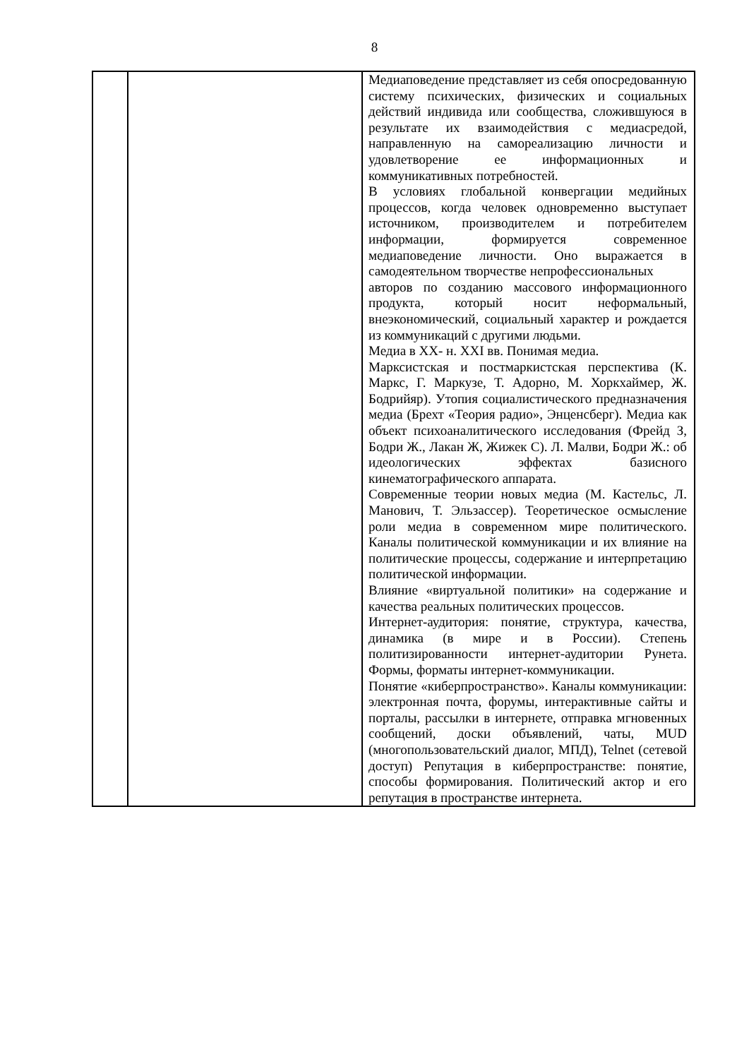8
| | | Медиаповедение представляет из себя опосредованную систему психических, физических и социальных действий индивида или сообщества, сложившуюся в результате их взаимодействия с медиасредой, направленную на самореализацию личности и удовлетворение ее информационных и коммуникативных потребностей. В условиях глобальной конвергации медийных процессов, когда человек одновременно выступает источником, производителем и потребителем информации, формируется современное медиаповедение личности. Оно выражается в самодеятельном творчестве непрофессиональных авторов по созданию массового информационного продукта, который носит неформальный, внеэкономический, социальный характер и рождается из коммуникаций с другими людьми. Медиа в XX- н. XXI вв. Понимая медиа. Марксистская и постмаркистская перспектива (К. Маркс, Г. Маркузе, Т. Адорно, М. Хоркхаймер, Ж. Бодрийяр). Утопия социалистического предназначения медиа (Брехт «Теория радио», Энценсберг). Медиа как объект психоаналитического исследования (Фрейд З, Бодри Ж., Лакан Ж, Жижек С). Л. Малви, Бодри Ж.: об идеологических эффектах базисного кинематографического аппарата. Современные теории новых медиа (М. Кастельс, Л. Манович, Т. Эльзассер). Теоретическое осмысление роли медиа в современном мире политического. Каналы политической коммуникации и их влияние на политические процессы, содержание и интерпретацию политической информации. Влияние «виртуальной политики» на содержание и качества реальных политических процессов. Интернет-аудитория: понятие, структура, качества, динамика (в мире и в России). Степень политизированности интернет-аудитории Рунета. Формы, форматы интернет-коммуникации. Понятие «киберпространство». Каналы коммуникации: электронная почта, форумы, интерактивные сайты и порталы, рассылки в интернете, отправка мгновенных сообщений, доски объявлений, чаты, MUD (многопользовательский диалог, МПД), Telnet (сетевой доступ) Репутация в киберпространстве: понятие, способы формирования. Политический актор и его репутация в пространстве интернета. |